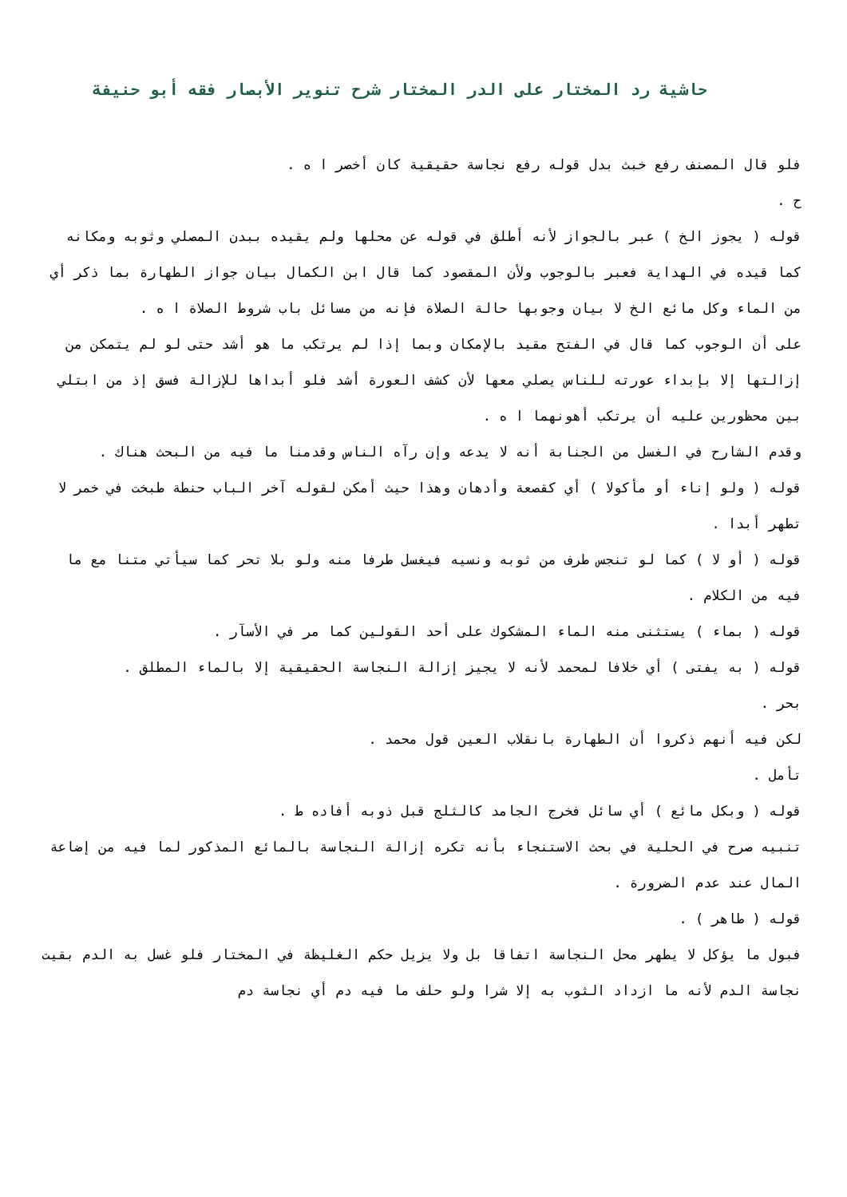حاشية رد المختار على الدر المختار شرح تنوير الأبصار فقه أبو حنيفة
فلو قال المصنف رفع خبث بدل قوله رفع نجاسة حقيقية كان أخصر ا ه .
ح .
قوله ( يجوز الخ ) عبر بالجواز لأنه أطلق في قوله عن محلها ولم يقيده ببدن المصلي وثوبه ومكانه كما قيده في الهداية فعبر بالوجوب ولأن المقصود كما قال ابن الكمال بيان جواز الطهارة بما ذكر أي من الماء وكل مائع الخ لا بيان وجوبها حالة الصلاة فإنه من مسائل باب شروط الصلاة ا ه .
على أن الوجوب كما قال في الفتح مقيد بالإمكان وبما إذا لم يرتكب ما هو أشد حتى لو لم يتمكن من إزالتها إلا بإبداء عورته للناس يصلي معها لأن كشف العورة أشد فلو أبداها للإزالة فسق إذ من ابتلي بين محظورين عليه أن يرتكب أهونهما ا ه .
وقدم الشارح في الغسل من الجنابة أنه لا يدعه وإن رآه الناس وقدمنا ما فيه من البحث هناك .
قوله ( ولو إناء أو مأكولا ) أي كقصعة وأدهان وهذا حيث أمكن لقوله آخر الباب حنطة طبخت في خمر لا تطهر أبدا .
قوله ( أو لا ) كما لو تنجس طرف من ثوبه ونسيه فيغسل طرفا منه ولو بلا تحر كما سيأتي متنا مع ما فيه من الكلام .
قوله ( بماء ) يستثنى منه الماء المشكوك على أحد القولين كما مر في الأسآر .
قوله ( به يفتى ) أي خلافا لمحمد لأنه لا يجيز إزالة النجاسة الحقيقية إلا بالماء المطلق .
بحر .
لكن فيه أنهم ذكروا أن الطهارة بانقلاب العين قول محمد .
تأمل .
قوله ( وبكل مائع ) أي سائل فخرج الجامد كالثلج قبل ذوبه أفاده ط .
تنبيه صرح في الحلية في بحث الاستنجاء بأنه تكره إزالة النجاسة بالمائع المذكور لما فيه من إضاعة المال عند عدم الضرورة .
قوله ( طاهر ) .
فبول ما يؤكل لا يطهر محل النجاسة اتفاقا بل ولا يزيل حكم الغليظة في المختار فلو غسل به الدم بقيت نجاسة الدم لأنه ما ازداد الثوب به إلا شرا ولو حلف ما فيه دم أي نجاسة دم